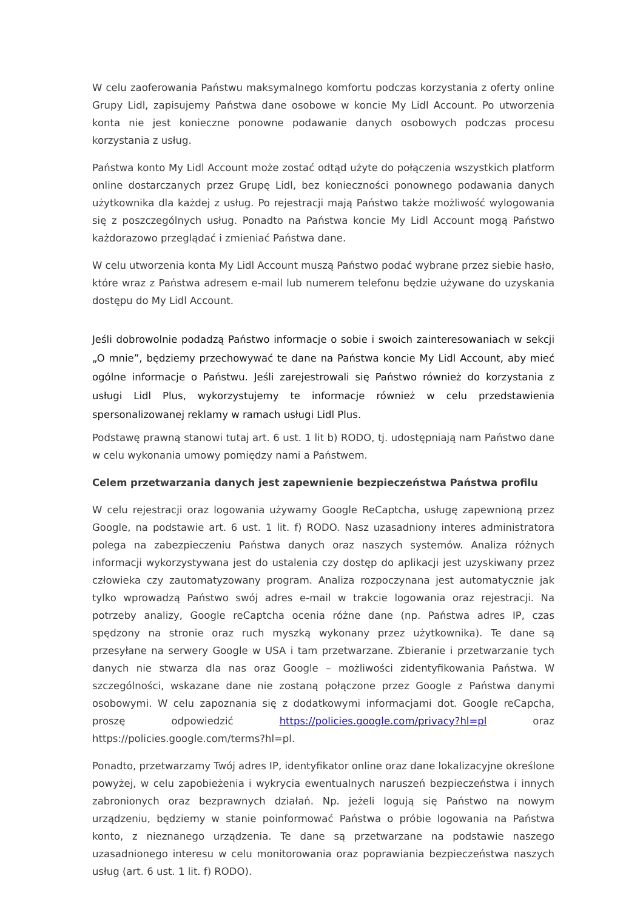W celu zaoferowania Państwu maksymalnego komfortu podczas korzystania z oferty online Grupy Lidl, zapisujemy Państwa dane osobowe w koncie My Lidl Account. Po utworzenia konta nie jest konieczne ponowne podawanie danych osobowych podczas procesu korzystania z usług.
Państwa konto My Lidl Account może zostać odtąd użyte do połączenia wszystkich platform online dostarczanych przez Grupę Lidl, bez konieczności ponownego podawania danych użytkownika dla każdej z usług. Po rejestracji mają Państwo także możliwość wylogowania się z poszczególnych usług. Ponadto na Państwa koncie My Lidl Account mogą Państwo każdorazowo przeglądać i zmieniać Państwa dane.
W celu utworzenia konta My Lidl Account muszą Państwo podać wybrane przez siebie hasło, które wraz z Państwa adresem e-mail lub numerem telefonu będzie używane do uzyskania dostępu do My Lidl Account.
Jeśli dobrowolnie podadzą Państwo informacje o sobie i swoich zainteresowaniach w sekcji „O mnie”, będziemy przechowywać te dane na Państwa koncie My Lidl Account, aby mieć ogólne informacje o Państwu. Jeśli zarejestrowali się Państwo również do korzystania z usługi Lidl Plus, wykorzystujemy te informacje również w celu przedstawienia spersonalizowanej reklamy w ramach usługi Lidl Plus.
Podstawę prawną stanowi tutaj art. 6 ust. 1 lit b) RODO, tj. udostępniają nam Państwo dane w celu wykonania umowy pomiędzy nami a Państwem.
Celem przetwarzania danych jest zapewnienie bezpieczeństwa Państwa profilu
W celu rejestracji oraz logowania używamy Google ReCaptcha, usługę zapewnioną przez Google, na podstawie art. 6 ust. 1 lit. f) RODO. Nasz uzasadniony interes administratora polega na zabezpieczeniu Państwa danych oraz naszych systemów. Analiza różnych informacji wykorzystywana jest do ustalenia czy dostęp do aplikacji jest uzyskiwany przez człowieka czy zautomatyzowany program. Analiza rozpoczynana jest automatycznie jak tylko wprowadzą Państwo swój adres e-mail w trakcie logowania oraz rejestracji. Na potrzeby analizy, Google reCaptcha ocenia różne dane (np. Państwa adres IP, czas spędzony na stronie oraz ruch myszką wykonany przez użytkownika). Te dane są przesyłane na serwery Google w USA i tam przetwarzane. Zbieranie i przetwarzanie tych danych nie stwarza dla nas oraz Google – możliwości zidentyfikowania Państwa. W szczególności, wskazane dane nie zostaną połączone przez Google z Państwa danymi osobowymi. W celu zapoznania się z dodatkowymi informacjami dot. Google reCapcha, proszę odpowiedzić https://policies.google.com/privacy?hl=pl oraz https://policies.google.com/terms?hl=pl.
Ponadto, przetwarzamy Twój adres IP, identyfikator online oraz dane lokalizacyjne określone powyżej, w celu zapobieżenia i wykrycia ewentualnych naruszeń bezpieczeństwa i innych zabronionych oraz bezprawnych działań. Np. jeżeli logują się Państwo na nowym urządzeniu, będziemy w stanie poinformować Państwa o próbie logowania na Państwa konto, z nieznanego urządzenia. Te dane są przetwarzane na podstawie naszego uzasadnionego interesu w celu monitorowania oraz poprawiania bezpieczeństwa naszych usług (art. 6 ust. 1 lit. f) RODO).